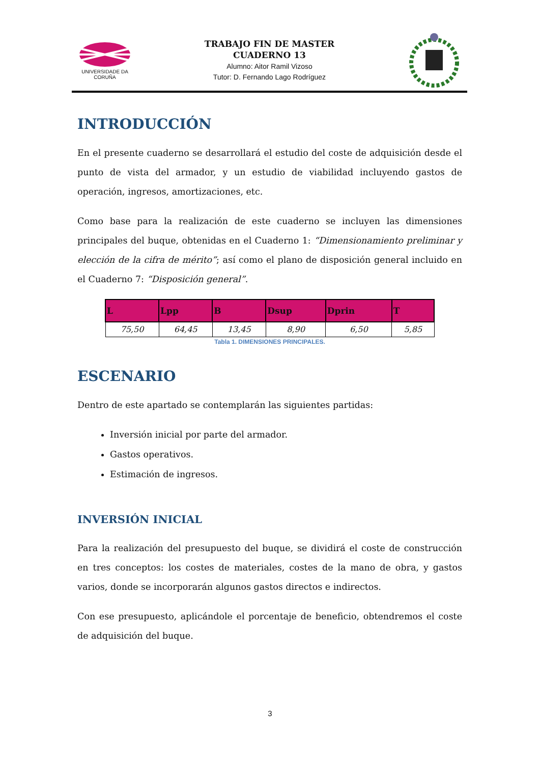UNIVERSIDADE DA CORUÑA
TRABAJO FIN DE MASTER
CUADERNO 13
Alumno: Aitor Ramil Vizoso
Tutor: D. Fernando Lago Rodríguez
INTRODUCCIÓN
En el presente cuaderno se desarrollará el estudio del coste de adquisición desde el punto de vista del armador, y un estudio de viabilidad incluyendo gastos de operación, ingresos, amortizaciones, etc.
Como base para la realización de este cuaderno se incluyen las dimensiones principales del buque, obtenidas en el Cuaderno 1: “Dimensionamiento preliminar y elección de la cifra de mérito”; así como el plano de disposición general incluido en el Cuaderno 7: “Disposición general”.
| L | Lpp | B | Dsup | Dprin | T |
| --- | --- | --- | --- | --- | --- |
| 75,50 | 64,45 | 13,45 | 8,90 | 6,50 | 5,85 |
Tabla 1. DIMENSIONES PRINCIPALES.
ESCENARIO
Dentro de este apartado se contemplarán las siguientes partidas:
Inversión inicial por parte del armador.
Gastos operativos.
Estimación de ingresos.
INVERSIÓN INICIAL
Para la realización del presupuesto del buque, se dividirá el coste de construcción en tres conceptos: los costes de materiales, costes de la mano de obra, y gastos varios, donde se incorporarán algunos gastos directos e indirectos.
Con ese presupuesto, aplicándole el porcentaje de beneficio, obtendremos el coste de adquisición del buque.
3